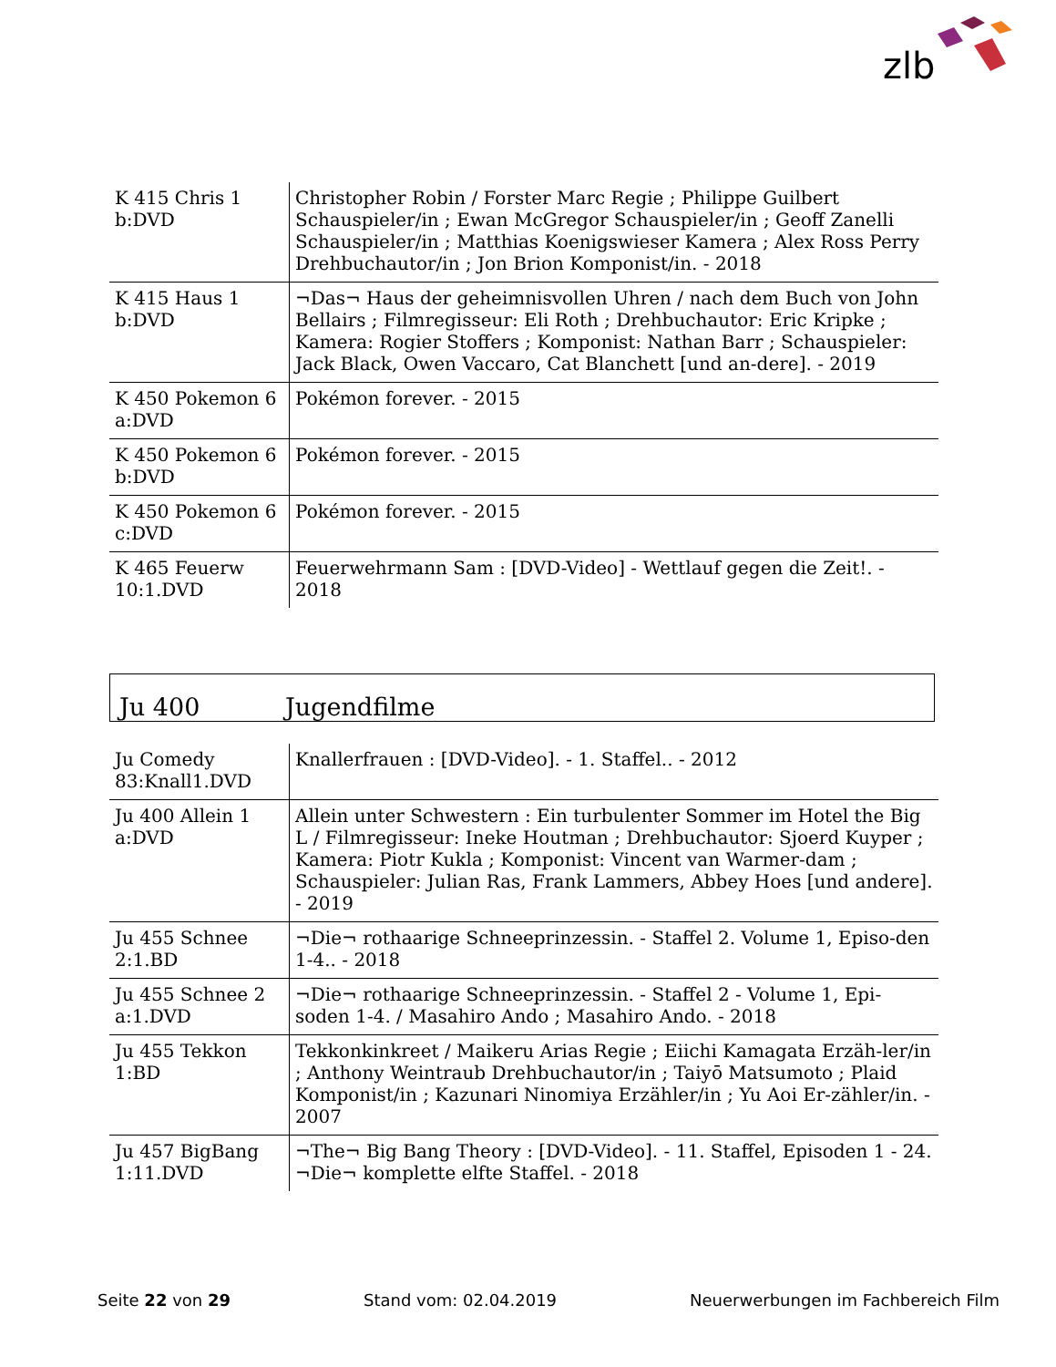zlb
| K 415 Chris 1 b:DVD | Christopher Robin / Forster Marc Regie ; Philippe Guilbert Schauspieler/in ; Ewan McGregor Schauspieler/in ; Geoff Zanelli Schauspieler/in ; Matthias Koenigswieser Kamera ; Alex Ross Perry Drehbuchautor/in ; Jon Brion Komponist/in. - 2018 |
| K 415 Haus 1 b:DVD | ¬Das¬ Haus der geheimnisvollen Uhren / nach dem Buch von John Bellairs ; Filmregisseur: Eli Roth ; Drehbuchautor: Eric Kripke ; Kamera: Rogier Stoffers ; Komponist: Nathan Barr ; Schauspieler: Jack Black, Owen Vaccaro, Cat Blanchett [und an-dere]. - 2019 |
| K 450 Pokemon 6 a:DVD | Pokémon forever. - 2015 |
| K 450 Pokemon 6 b:DVD | Pokémon forever. - 2015 |
| K 450 Pokemon 6 c:DVD | Pokémon forever. - 2015 |
| K 465 Feuerw 10:1.DVD | Feuerwehrmann Sam : [DVD-Video] - Wettlauf gegen die Zeit!. - 2018 |
Ju 400 Jugendfilme
| Ju Comedy 83:Knall1.DVD | Knallerfrauen : [DVD-Video]. - 1. Staffel.. - 2012 |
| Ju 400 Allein 1 a:DVD | Allein unter Schwestern : Ein turbulenter Sommer im Hotel the Big L / Filmregisseur: Ineke Houtman ; Drehbuchautor: Sjoerd Kuyper ; Kamera: Piotr Kukla ; Komponist: Vincent van Warmer-dam ; Schauspieler: Julian Ras, Frank Lammers, Abbey Hoes [und andere]. - 2019 |
| Ju 455 Schnee 2:1.BD | ¬Die¬ rothaarige Schneeprinzessin. - Staffel 2. Volume 1, Episo-den 1-4.. - 2018 |
| Ju 455 Schnee 2 a:1.DVD | ¬Die¬ rothaarige Schneeprinzessin. - Staffel 2 - Volume 1, Epi-soden 1-4. / Masahiro Ando ; Masahiro Ando. - 2018 |
| Ju 455 Tekkon 1:BD | Tekkonkinkreet / Maikeru Arias Regie ; Eiichi Kamagata Erzäh-ler/in ; Anthony Weintraub Drehbuchautor/in ; Taiyō Matsumoto ; Plaid Komponist/in ; Kazunari Ninomiya Erzähler/in ; Yu Aoi Er-zähler/in. - 2007 |
| Ju 457 BigBang 1:11.DVD | ¬The¬ Big Bang Theory : [DVD-Video]. - 11. Staffel, Episoden 1 - 24. ¬Die¬ komplette elfte Staffel. - 2018 |
Seite 22 von 29 Stand vom: 02.04.2019 Neuerwerbungen im Fachbereich Film